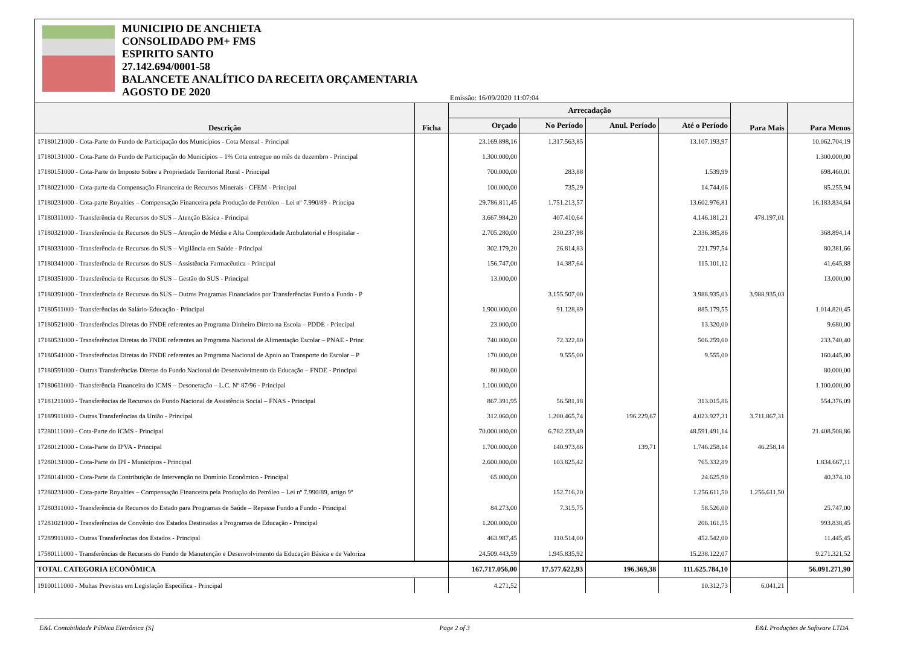MUNICIPIO DE ANCHIETA
CONSOLIDADO PM+ FMS
ESPIRITO SANTO
27.142.694/0001-58
BALANCETE ANALÍTICO DA RECEITA ORÇAMENTARIA
AGOSTO DE 2020
Emissão: 16/09/2020 11:07:04
| Descrição | Ficha | Arrecadação | | | | Para Mais | Para Menos |
| --- | --- | --- | --- | --- | --- | --- | --- |
| | | Orçado | No Período | Anul. Período | Até o Período | | |
| 17180121000 - Cota-Parte do Fundo de Participação dos Municípios - Cota Mensal - Principal | | 23.169.898,16 | 1.317.563,85 | | 13.107.193,97 | | 10.062.704,19 |
| 17180131000 - Cota-Parte do Fundo de Participação do Municípios – 1% Cota entregue no mês de dezembro - Principal | | 1.300.000,00 | | | | | 1.300.000,00 |
| 17180151000 - Cota-Parte do Imposto Sobre a Propriedade Territorial Rural - Principal | | 700.000,00 | 283,88 | | 1.539,99 | | 698.460,01 |
| 17180221000 - Cota-parte da Compensação Financeira de Recursos Minerais - CFEM - Principal | | 100.000,00 | 735,29 | | 14.744,06 | | 85.255,94 |
| 17180231000 - Cota-parte Royalties – Compensação Financeira pela Produção de Petróleo – Lei nº 7.990/89 - Principa | | 29.786.811,45 | 1.751.213,57 | | 13.602.976,81 | | 16.183.834,64 |
| 17180311000 - Transferência de Recursos do SUS – Atenção Básica - Principal | | 3.667.984,20 | 407.410,64 | | 4.146.181,21 | 478.197,01 | |
| 17180321000 - Transferência de Recursos do SUS – Atenção de Média e Alta Complexidade Ambulatorial e Hospitalar - | | 2.705.280,00 | 230.237,98 | | 2.336.385,86 | | 368.894,14 |
| 17180331000 - Transferência de Recursos do SUS – Vigilância em Saúde - Principal | | 302.179,20 | 26.814,83 | | 221.797,54 | | 80.381,66 |
| 17180341000 - Transferência de Recursos do SUS – Assistência Farmacêutica - Principal | | 156.747,00 | 14.387,64 | | 115.101,12 | | 41.645,88 |
| 17180351000 - Transferência de Recursos do SUS – Gestão do SUS - Principal | | 13.000,00 | | | | | 13.000,00 |
| 17180391000 - Transferência de Recursos do SUS – Outros Programas Financiados por Transferências Fundo a Fundo - P | | | 3.155.507,00 | | 3.988.935,03 | 3.988.935,03 | |
| 17180511000 - Transferências do Salário-Educação - Principal | | 1.900.000,00 | 91.128,89 | | 885.179,55 | | 1.014.820,45 |
| 17180521000 - Transferências Diretas do FNDE referentes ao Programa Dinheiro Direto na Escola – PDDE - Principal | | 23.000,00 | | | 13.320,00 | | 9.680,00 |
| 17180531000 - Transferências Diretas do FNDE referentes ao Programa Nacional de Alimentação Escolar – PNAE - Princ | | 740.000,00 | 72.322,80 | | 506.259,60 | | 233.740,40 |
| 17180541000 - Transferências Diretas do FNDE referentes ao Programa Nacional de Apoio ao Transporte do Escolar – P | | 170.000,00 | 9.555,00 | | 9.555,00 | | 160.445,00 |
| 17180591000 - Outras Transferências Diretas do Fundo Nacional do Desenvolvimento da Educação – FNDE - Principal | | 80.000,00 | | | | | 80.000,00 |
| 17180611000 - Transferência Financeira do ICMS – Desoneração – L.C. Nº 87/96 - Principal | | 1.100.000,00 | | | | | 1.100.000,00 |
| 17181211000 - Transferências de Recursos do Fundo Nacional de Assistência Social – FNAS - Principal | | 867.391,95 | 56.581,18 | | 313.015,86 | | 554.376,09 |
| 17189911000 - Outras Transferências da União - Principal | | 312.060,00 | 1.200.465,74 | 196.229,67 | 4.023.927,31 | 3.711.867,31 | |
| 17280111000 - Cota-Parte do ICMS - Principal | | 70.000.000,00 | 6.782.233,49 | | 48.591.491,14 | | 21.408.508,86 |
| 17280121000 - Cota-Parte do IPVA - Principal | | 1.700.000,00 | 140.973,86 | 139,71 | 1.746.258,14 | 46.258,14 | |
| 17280131000 - Cota-Parte do IPI - Municípios - Principal | | 2.600.000,00 | 103.825,42 | | 765.332,89 | | 1.834.667,11 |
| 17280141000 - Cota-Parte da Contribuição de Intervenção no Domínio Econômico - Principal | | 65.000,00 | | | 24.625,90 | | 40.374,10 |
| 17280231000 - Cota-parte Royalties – Compensação Financeira pela Produção do Petróleo – Lei nº 7.990/89, artigo 9º | | | 152.716,20 | | 1.256.611,50 | 1.256.611,50 | |
| 17280311000 - Transferência de Recursos do Estado para Programas de Saúde – Repasse Fundo a Fundo - Principal | | 84.273,00 | 7.315,75 | | 58.526,00 | | 25.747,00 |
| 17281021000 - Transferências de Convênio dos Estados Destinadas a Programas de Educação - Principal | | 1.200.000,00 | | | 206.161,55 | | 993.838,45 |
| 17289911000 - Outras Transferências dos Estados - Principal | | 463.987,45 | 110.514,00 | | 452.542,00 | | 11.445,45 |
| 17580111000 - Transferências de Recursos do Fundo de Manutenção e Desenvolvimento da Educação Básica e de Valoriza | | 24.509.443,59 | 1.945.835,92 | | 15.238.122,07 | | 9.271.321,52 |
| TOTAL CATEGORIA ECONÔMICA | | 167.717.056,00 | 17.577.622,93 | 196.369,38 | 111.625.784,10 | | 56.091.271,90 |
| 19100111000 - Multas Previstas em Legislação Específica - Principal | | 4.271,52 | | | 10.312,73 | 6.041,21 | |
E&L Contabilidade Pública Eletrônica [S] Page 2 of 3 E&L Produções de Software LTDA